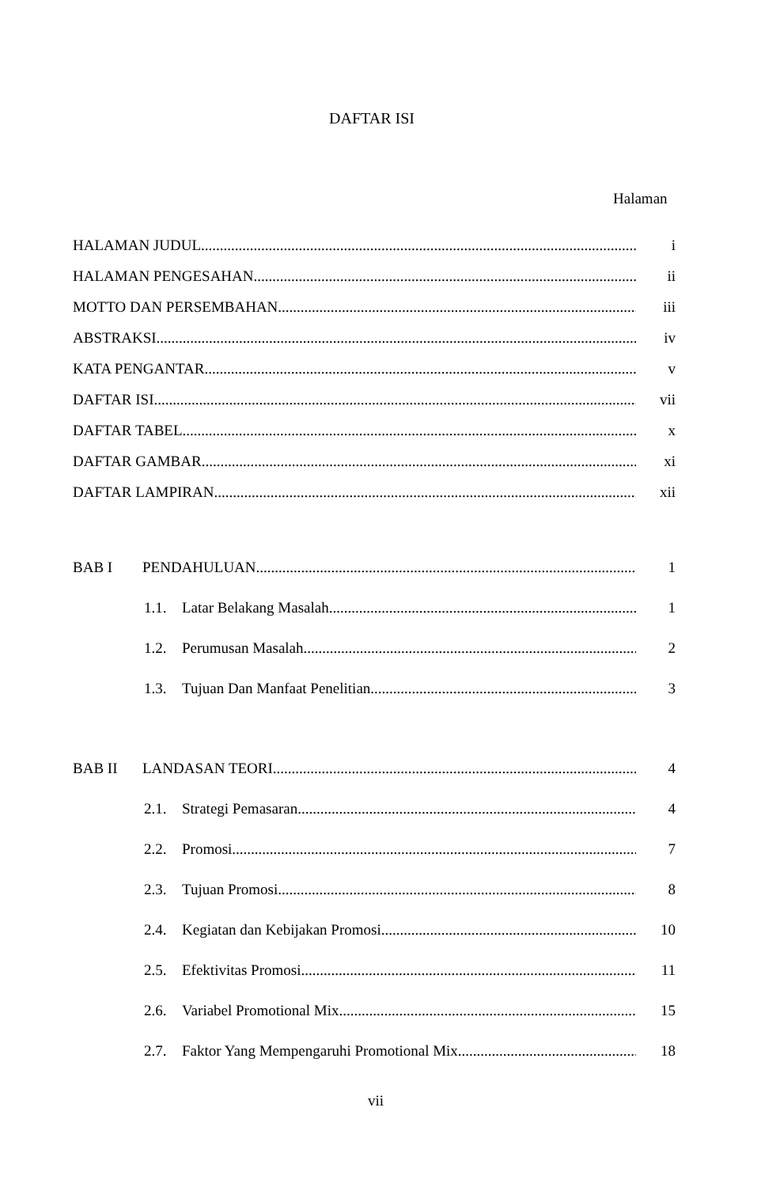DAFTAR ISI
Halaman
HALAMAN JUDUL i
HALAMAN PENGESAHAN ii
MOTTO DAN PERSEMBAHAN iii
ABSTRAKSI iv
KATA PENGANTAR v
DAFTAR ISI vii
DAFTAR TABEL x
DAFTAR GAMBAR xi
DAFTAR LAMPIRAN xii
BAB I PENDAHULUAN 1
1.1. Latar Belakang Masalah 1
1.2. Perumusan Masalah 2
1.3. Tujuan Dan Manfaat Penelitian 3
BAB II LANDASAN TEORI 4
2.1. Strategi Pemasaran 4
2.2. Promosi 7
2.3. Tujuan Promosi 8
2.4. Kegiatan dan Kebijakan Promosi 10
2.5. Efektivitas Promosi 11
2.6. Variabel Promotional Mix 15
2.7. Faktor Yang Mempengaruhi Promotional Mix 18
vii